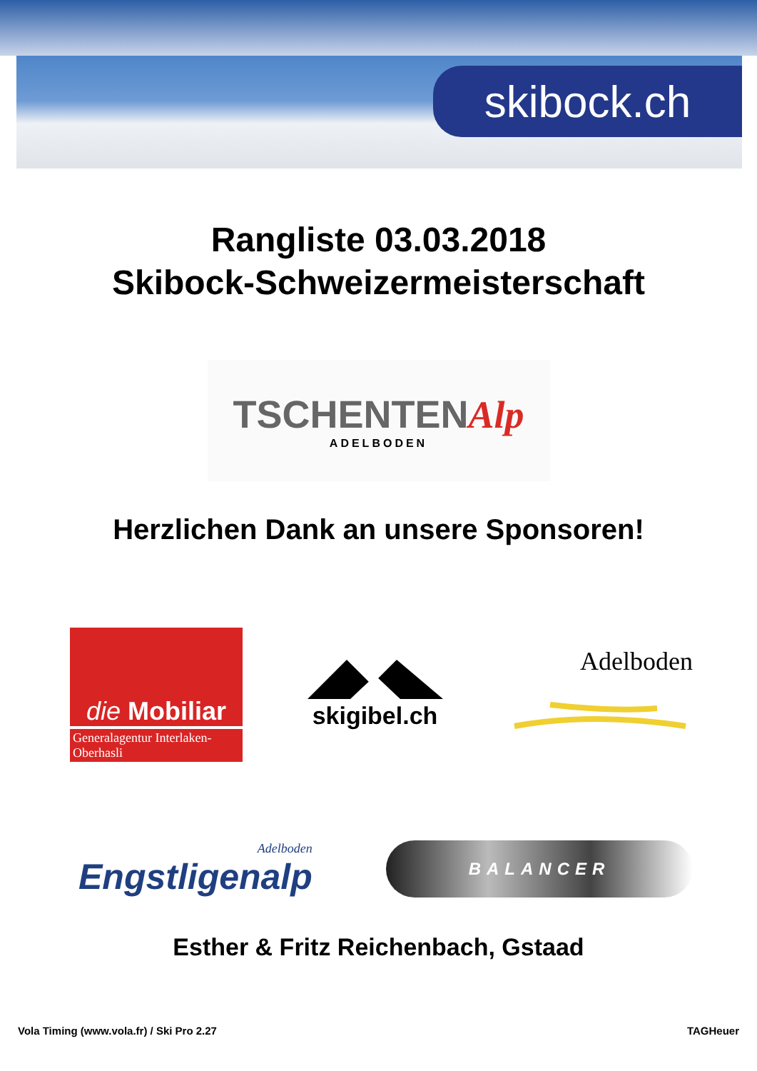skibock.ch
Rangliste 03.03.2018
Skibock-Schweizermeisterschaft
TSCHENTENAlp
ADELBODEN
Herzlichen Dank an unsere Sponsoren!
die Mobiliar
Generalagentur Interlaken-Oberhasli
skigibel.ch Adelboden
Adelboden
Engstligenalp
BALANCER
Esther & Fritz Reichenbach, Gstaad
Vola Timing (www.vola.fr) / Ski Pro 2.27 TAGHeuer